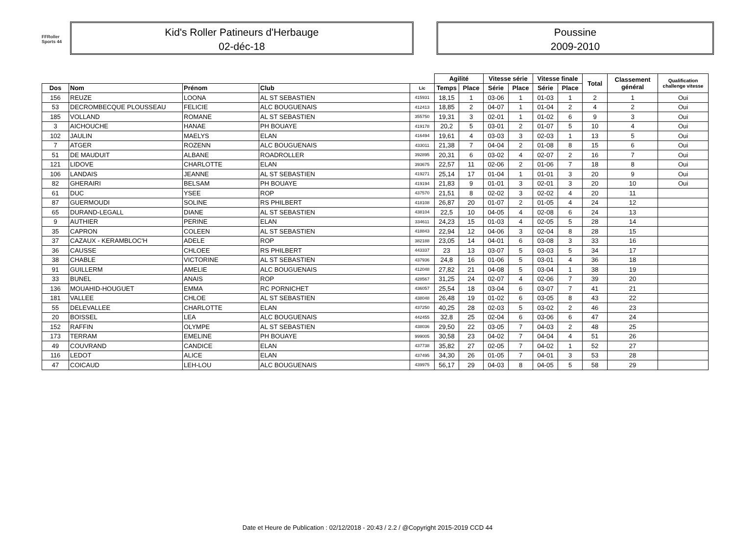FFRoller Sports 44
Kid's Roller Patineurs d'Herbauge
02-déc-18
Poussine
2009-2010
| | | | | | Agilité | | Vitesse série | | Vitesse finale | | Total | Classement général | Qualification challenge vitesse |
| --- | --- | --- | --- | --- | --- | --- | --- | --- | --- | --- | --- | --- | --- |
| Dos | Nom | Prénom | Club | Lic | Temps | Place | Série | Place | Série | Place | | | |
| 156 | REUZE | LOONA | AL ST SEBASTIEN | 415931 | 18,15 | 1 | 03-06 | 1 | 01-03 | 1 | 2 | 1 | Oui |
| 53 | DECROMBECQUE PLOUSSEAU | FELICIE | ALC BOUGUENAIS | 412413 | 18,85 | 2 | 04-07 | 1 | 01-04 | 2 | 4 | 2 | Oui |
| 185 | VOLLAND | ROMANE | AL ST SEBASTIEN | 355750 | 19,31 | 3 | 02-01 | 1 | 01-02 | 6 | 9 | 3 | Oui |
| 3 | AICHOUCHE | HANAE | PH BOUAYE | 419178 | 20,2 | 5 | 03-01 | 2 | 01-07 | 5 | 10 | 4 | Oui |
| 102 | JAULIN | MAELYS | ELAN | 416494 | 19,61 | 4 | 03-03 | 3 | 02-03 | 1 | 13 | 5 | Oui |
| 7 | ATGER | ROZENN | ALC BOUGUENAIS | 433011 | 21,38 | 7 | 04-04 | 2 | 01-08 | 8 | 15 | 6 | Oui |
| 51 | DE MAUDUIT | ALBANE | ROADROLLER | 392895 | 20,31 | 6 | 03-02 | 4 | 02-07 | 2 | 16 | 7 | Oui |
| 121 | LIDOVE | CHARLOTTE | ELAN | 393675 | 22,57 | 11 | 02-06 | 2 | 01-06 | 7 | 18 | 8 | Oui |
| 106 | LANDAIS | JEANNE | AL ST SEBASTIEN | 419271 | 25,14 | 17 | 01-04 | 1 | 01-01 | 3 | 20 | 9 | Oui |
| 82 | GHERAIRI | BELSAM | PH BOUAYE | 419194 | 21,83 | 9 | 01-01 | 3 | 02-01 | 3 | 20 | 10 | Oui |
| 61 | DUC | YSEE | ROP | 437570 | 21,51 | 8 | 02-02 | 3 | 02-02 | 4 | 20 | 11 | |
| 87 | GUERMOUDI | SOLINE | RS PHILBERT | 418108 | 26,87 | 20 | 01-07 | 2 | 01-05 | 4 | 24 | 12 | |
| 65 | DURAND-LEGALL | DIANE | AL ST SEBASTIEN | 438104 | 22,5 | 10 | 04-05 | 4 | 02-08 | 6 | 24 | 13 | |
| 9 | AUTHIER | PERINE | ELAN | 334611 | 24,23 | 15 | 01-03 | 4 | 02-05 | 5 | 28 | 14 | |
| 35 | CAPRON | COLEEN | AL ST SEBASTIEN | 418843 | 22,94 | 12 | 04-06 | 3 | 02-04 | 8 | 28 | 15 | |
| 37 | CAZAUX - KERAMBLOC'H | ADELE | ROP | 382188 | 23,05 | 14 | 04-01 | 6 | 03-08 | 3 | 33 | 16 | |
| 36 | CAUSSE | CHLOEE | RS PHILBERT | 443337 | 23 | 13 | 03-07 | 5 | 03-03 | 5 | 34 | 17 | |
| 38 | CHABLE | VICTORINE | AL ST SEBASTIEN | 437936 | 24,8 | 16 | 01-06 | 5 | 03-01 | 4 | 36 | 18 | |
| 91 | GUILLERM | AMELIE | ALC BOUGUENAIS | 412048 | 27,82 | 21 | 04-08 | 5 | 03-04 | 1 | 38 | 19 | |
| 33 | BUNEL | ANAIS | ROP | 428567 | 31,25 | 24 | 02-07 | 4 | 02-06 | 7 | 39 | 20 | |
| 136 | MOUAHID-HOUGUET | EMMA | RC PORNICHET | 436057 | 25,54 | 18 | 03-04 | 6 | 03-07 | 7 | 41 | 21 | |
| 181 | VALLEE | CHLOE | AL ST SEBASTIEN | 438048 | 26,48 | 19 | 01-02 | 6 | 03-05 | 8 | 43 | 22 | |
| 55 | DELEVALLEE | CHARLOTTE | ELAN | 437250 | 40,25 | 28 | 02-03 | 5 | 03-02 | 2 | 46 | 23 | |
| 20 | BOISSEL | LEA | ALC BOUGUENAIS | 442455 | 32,8 | 25 | 02-04 | 6 | 03-06 | 6 | 47 | 24 | |
| 152 | RAFFIN | OLYMPE | AL ST SEBASTIEN | 438036 | 29,50 | 22 | 03-05 | 7 | 04-03 | 2 | 48 | 25 | |
| 173 | TERRAM | EMELINE | PH BOUAYE | 999005 | 30,58 | 23 | 04-02 | 7 | 04-04 | 4 | 51 | 26 | |
| 49 | COUVRAND | CANDICE | ELAN | 437738 | 35,82 | 27 | 02-05 | 7 | 04-02 | 1 | 52 | 27 | |
| 116 | LEDOT | ALICE | ELAN | 437495 | 34,30 | 26 | 01-05 | 7 | 04-01 | 3 | 53 | 28 | |
| 47 | COICAUD | LEH-LOU | ALC BOUGUENAIS | 439975 | 56,17 | 29 | 04-03 | 8 | 04-05 | 5 | 58 | 29 | |
Date et Heure de Publication : 02/12/2018 - 20:43 / 2.2 / @Copyright 2015-2019 CCD 44